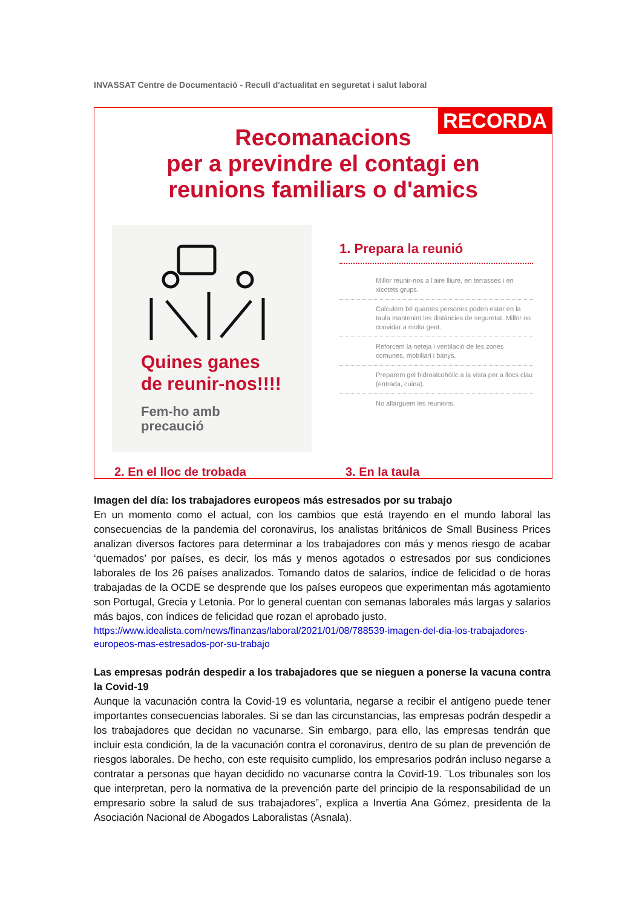INVASSAT Centre de Documentació - Recull d'actualitat en seguretat i salut laboral
RECORDA
Recomanacions
per a previndre el contagi en
reunions familiars o d'amics
Quines ganes
de reunir-nos!!!!
Fem-ho amb
precaució
1. Prepara la reunió
Millor reunir-nos a l'aire lliure, en terrasses i en xicotets grups.
Calculem bé quantes persones poden estar en la taula mantenint les distàncies de seguretat. Millor no convidar a molta gent.
Reforcem la neteja i ventilació de les zones comunes, mobiliari i banys.
Preparem gel hidroalcohòlic a la vista per a llocs clau (entrada, cuina).
No allarguem les reunions.
2. En el lloc de trobada 3. En la taula
Imagen del día: los trabajadores europeos más estresados por su trabajo
En un momento como el actual, con los cambios que está trayendo en el mundo laboral las consecuencias de la pandemia del coronavirus, los analistas británicos de Small Business Prices analizan diversos factores para determinar a los trabajadores con más y menos riesgo de acabar ‘quemados’ por países, es decir, los más y menos agotados o estresados por sus condiciones laborales de los 26 países analizados. Tomando datos de salarios, índice de felicidad o de horas trabajadas de la OCDE se desprende que los países europeos que experimentan más agotamiento son Portugal, Grecia y Letonia. Por lo general cuentan con semanas laborales más largas y salarios más bajos, con índices de felicidad que rozan el aprobado justo.
https://www.idealista.com/news/finanzas/laboral/2021/01/08/788539-imagen-del-dia-los-trabajadores-europeos-mas-estresados-por-su-trabajo
Las empresas podrán despedir a los trabajadores que se nieguen a ponerse la vacuna contra la Covid-19
Aunque la vacunación contra la Covid-19 es voluntaria, negarse a recibir el antígeno puede tener importantes consecuencias laborales. Si se dan las circunstancias, las empresas podrán despedir a los trabajadores que decidan no vacunarse. Sin embargo, para ello, las empresas tendrán que incluir esta condición, la de la vacunación contra el coronavirus, dentro de su plan de prevención de riesgos laborales. De hecho, con este requisito cumplido, los empresarios podrán incluso negarse a contratar a personas que hayan decidido no vacunarse contra la Covid-19. ¨Los tribunales son los que interpretan, pero la normativa de la prevención parte del principio de la responsabilidad de un empresario sobre la salud de sus trabajadores”, explica a Invertia Ana Gómez, presidenta de la Asociación Nacional de Abogados Laboralistas (Asnala).